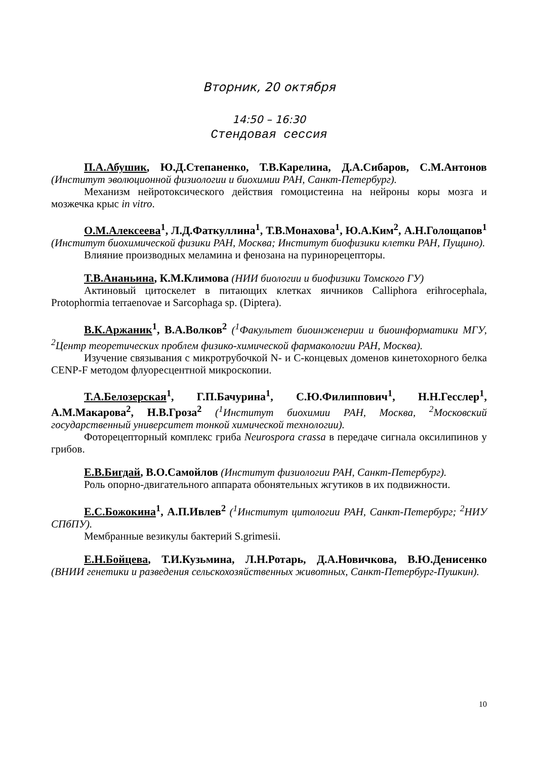Вторник, 20 октября
14:50 – 16:30
Стендовая сессия
П.А.Абушик, Ю.Д.Степаненко, Т.В.Карелина, Д.А.Сибаров, С.М.Антонов (Институт эволюционной физиологии и биохимии РАН, Санкт-Петербург).
Механизм нейротоксического действия гомоцистеина на нейроны коры мозга и мозжечка крыс in vitro.
О.М.Алексеева<sup>1</sup>, Л.Д.Фаткуллина<sup>1</sup>, Т.В.Монахова<sup>1</sup>, Ю.А.Ким<sup>2</sup>, А.Н.Голощапов<sup>1</sup> (Институт биохимической физики РАН, Москва; Институт биофизики клетки РАН, Пущино).
Влияние производных меламина и фенозана на пуринорецепторы.
Т.В.Ананьина, К.М.Климова (НИИ биологии и биофизики Томского ГУ)
Актиновый цитоскелет в питающих клетках яичников Calliphora erihrocephala, Protophormia terraenovae и Sarcophaga sp. (Diptera).
В.К.Аржаник<sup>1</sup>, В.А.Волков<sup>2</sup> (<sup>1</sup>Факультет биоинженерии и биоинформатики МГУ, <sup>2</sup>Центр теоретических проблем физико-химической фармакологии РАН, Москва).
Изучение связывания с микротрубочкой N- и C-концевых доменов кинетохорного белка CENP-F методом флуоресцентной микроскопии.
Т.А.Белозерская<sup>1</sup>, Г.П.Бачурина<sup>1</sup>, С.Ю.Филиппович<sup>1</sup>, Н.Н.Гесслер<sup>1</sup>, А.М.Макарова<sup>2</sup>, Н.В.Гроза<sup>2</sup> (<sup>1</sup>Институт биохимии РАН, Москва, <sup>2</sup>Московский государственный университет тонкой химической технологии).
Фоторецепторный комплекс гриба Neurospora crassa в передаче сигнала оксилипинов у грибов.
Е.В.Бигдай, В.О.Самойлов (Институт физиологии РАН, Санкт-Петербург).
Роль опорно-двигательного аппарата обонятельных жгутиков в их подвижности.
Е.С.Божокина<sup>1</sup>, А.П.Ивлев<sup>2</sup> (<sup>1</sup>Институт цитологии РАН, Санкт-Петербург; <sup>2</sup>НИУ СПбПУ).
Мембранные везикулы бактерий S.grimesii.
Е.Н.Бойцева, Т.И.Кузьмина, Л.Н.Ротарь, Д.А.Новичкова, В.Ю.Денисенко (ВНИИ генетики и разведения сельскохозяйственных животных, Санкт-Петербург-Пушкин).
10